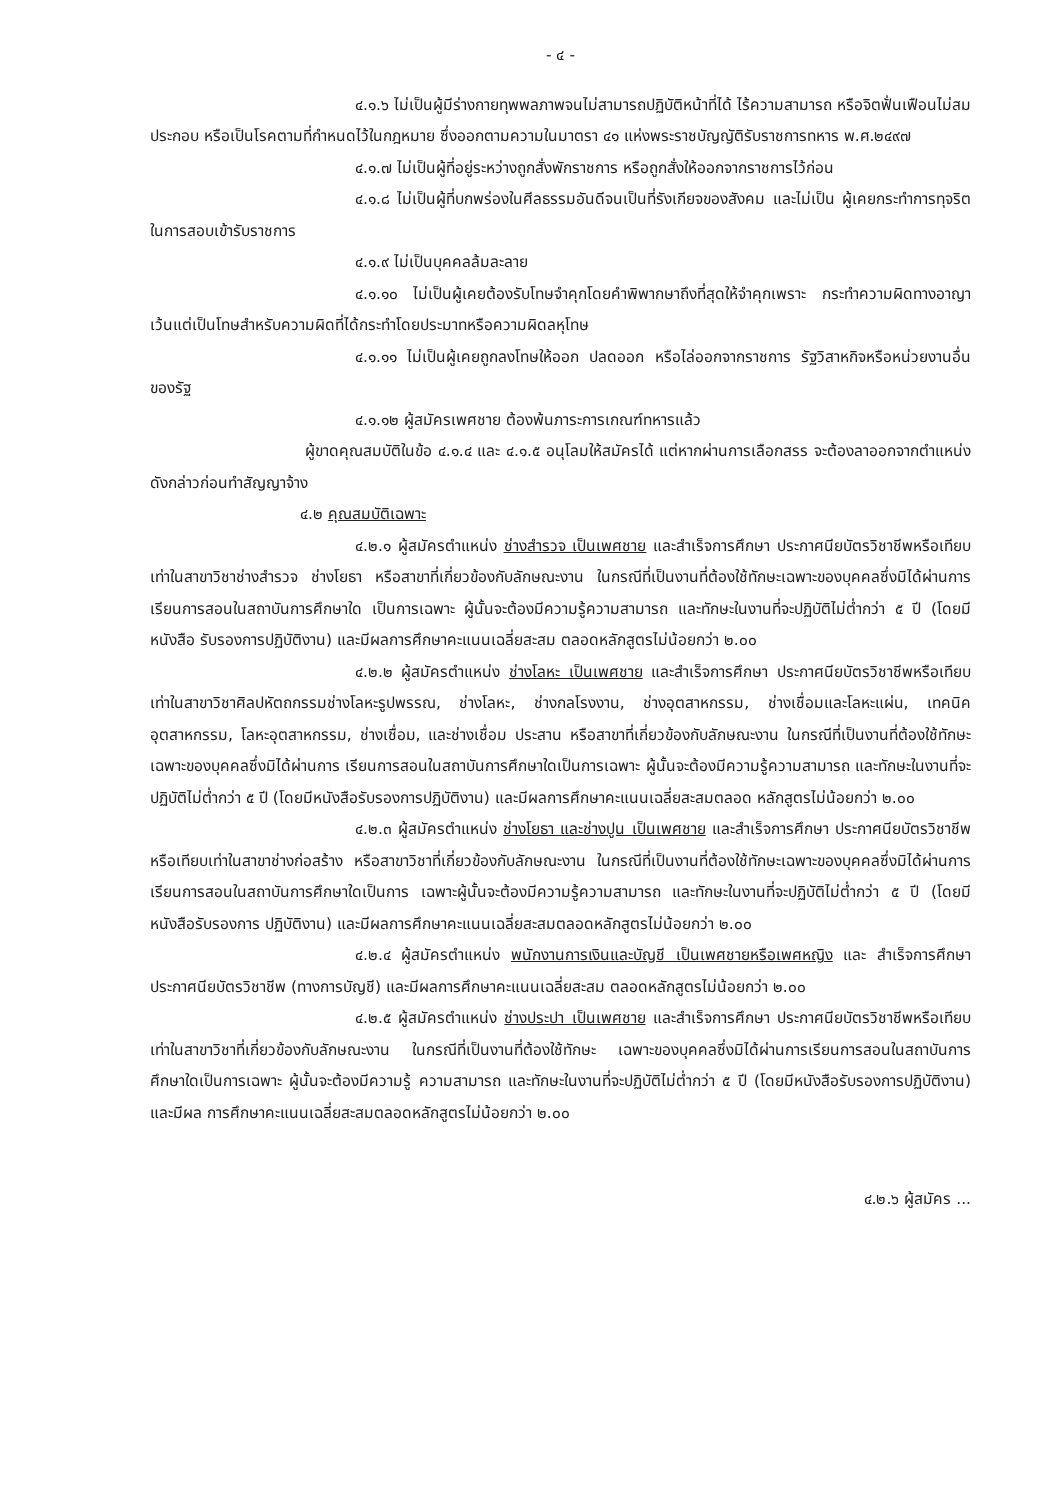- ๔ -
๔.๑.๖ ไม่เป็นผู้มีร่างกายทุพพลภาพจนไม่สามารถปฏิบัติหน้าที่ได้ ไร้ความสามารถ หรือจิตฟั่นเฟือนไม่สมประกอบ หรือเป็นโรคตามที่กำหนดไว้ในกฎหมาย ซึ่งออกตามความในมาตรา ๔๑ แห่งพระราชบัญญัติรับราชการทหาร พ.ศ.๒๔๙๗
๔.๑.๗ ไม่เป็นผู้ที่อยู่ระหว่างถูกสั่งพักราชการ หรือถูกสั่งให้ออกจากราชการไว้ก่อน
๔.๑.๘ ไม่เป็นผู้ที่บกพร่องในศีลธรรมอันดีจนเป็นที่รังเกียจของสังคม และไม่เป็น ผู้เคยกระทำการทุจริตในการสอบเข้ารับราชการ
๔.๑.๙ ไม่เป็นบุคคลล้มละลาย
๔.๑.๑๐ ไม่เป็นผู้เคยต้องรับโทษจำคุกโดยคำพิพากษาถึงที่สุดให้จำคุกเพราะ กระทำความผิดทางอาญา เว้นแต่เป็นโทษสำหรับความผิดที่ได้กระทำโดยประมาทหรือความผิดลหุโทษ
๔.๑.๑๑ ไม่เป็นผู้เคยถูกลงโทษให้ออก ปลดออก หรือไล่ออกจากราชการ รัฐวิสาหกิจหรือหน่วยงานอื่นของรัฐ
๔.๑.๑๒ ผู้สมัครเพศชาย ต้องพ้นภาระการเกณฑ์ทหารแล้ว
ผู้ขาดคุณสมบัติในข้อ ๔.๑.๔ และ ๔.๑.๕ อนุโลมให้สมัครได้ แต่หากผ่านการเลือกสรร จะต้องลาออกจากตำแหน่งดังกล่าวก่อนทำสัญญาจ้าง
๔.๒ คุณสมบัติเฉพาะ
๔.๒.๑ ผู้สมัครตำแหน่ง ช่างสำรวจ เป็นเพศชาย และสำเร็จการศึกษา ประกาศนียบัตรวิชาชีพหรือเทียบเท่าในสาขาวิชาช่างสำรวจ ช่างโยธา หรือสาขาที่เกี่ยวข้องกับลักษณะงาน ในกรณีที่เป็นงานที่ต้องใช้ทักษะเฉพาะของบุคคลซึ่งมิได้ผ่านการเรียนการสอนในสถาบันการศึกษาใด เป็นการเฉพาะ ผู้นั้นจะต้องมีความรู้ความสามารถ และทักษะในงานที่จะปฏิบัติไม่ต่ำกว่า ๕ ปี (โดยมีหนังสือ รับรองการปฏิบัติงาน) และมีผลการศึกษาคะแนนเฉลี่ยสะสม ตลอดหลักสูตรไม่น้อยกว่า ๒.๐๐
๔.๒.๒ ผู้สมัครตำแหน่ง ช่างโลหะ เป็นเพศชาย และสำเร็จการศึกษา ประกาศนียบัตรวิชาชีพหรือเทียบเท่าในสาขาวิชาศิลปหัตถกรรมช่างโลหะรูปพรรณ, ช่างโลหะ, ช่างกลโรงงาน, ช่างอุตสาหกรรม, ช่างเชื่อมและโลหะแผ่น, เทคนิคอุตสาหกรรม, โลหะอุตสาหกรรม, ช่างเชื่อม, และช่างเชื่อม ประสาน หรือสาขาที่เกี่ยวข้องกับลักษณะงาน ในกรณีที่เป็นงานที่ต้องใช้ทักษะเฉพาะของบุคคลซึ่งมิได้ผ่านการ เรียนการสอนในสถาบันการศึกษาใดเป็นการเฉพาะ ผู้นั้นจะต้องมีความรู้ความสามารถ และทักษะในงานที่จะ ปฏิบัติไม่ต่ำกว่า ๕ ปี (โดยมีหนังสือรับรองการปฏิบัติงาน) และมีผลการศึกษาคะแนนเฉลี่ยสะสมตลอด หลักสูตรไม่น้อยกว่า ๒.๐๐
๔.๒.๓ ผู้สมัครตำแหน่ง ช่างโยธา และช่างปูน เป็นเพศชาย และสำเร็จการศึกษา ประกาศนียบัตรวิชาชีพหรือเทียบเท่าในสาขาช่างก่อสร้าง หรือสาขาวิชาที่เกี่ยวข้องกับลักษณะงาน ในกรณีที่เป็นงานที่ต้องใช้ทักษะเฉพาะของบุคคลซึ่งมิได้ผ่านการเรียนการสอนในสถาบันการศึกษาใดเป็นการ เฉพาะผู้นั้นจะต้องมีความรู้ความสามารถ และทักษะในงานที่จะปฏิบัติไม่ต่ำกว่า ๕ ปี (โดยมีหนังสือรับรองการ ปฏิบัติงาน) และมีผลการศึกษาคะแนนเฉลี่ยสะสมตลอดหลักสูตรไม่น้อยกว่า ๒.๐๐
๔.๒.๔ ผู้สมัครตำแหน่ง พนักงานการเงินและบัญชี เป็นเพศชายหรือเพศหญิง และ สำเร็จการศึกษาประกาศนียบัตรวิชาชีพ (ทางการบัญชี) และมีผลการศึกษาคะแนนเฉลี่ยสะสม ตลอดหลักสูตรไม่น้อยกว่า ๒.๐๐
๔.๒.๕ ผู้สมัครตำแหน่ง ช่างประปา เป็นเพศชาย และสำเร็จการศึกษา ประกาศนียบัตรวิชาชีพหรือเทียบเท่าในสาขาวิชาที่เกี่ยวข้องกับลักษณะงาน ในกรณีที่เป็นงานที่ต้องใช้ทักษะ เฉพาะของบุคคลซึ่งมิได้ผ่านการเรียนการสอนในสถาบันการศึกษาใดเป็นการเฉพาะ ผู้นั้นจะต้องมีความรู้ ความสามารถ และทักษะในงานที่จะปฏิบัติไม่ต่ำกว่า ๕ ปี (โดยมีหนังสือรับรองการปฏิบัติงาน) และมีผล การศึกษาคะแนนเฉลี่ยสะสมตลอดหลักสูตรไม่น้อยกว่า ๒.๐๐
๔.๒.๖ ผู้สมัคร ...